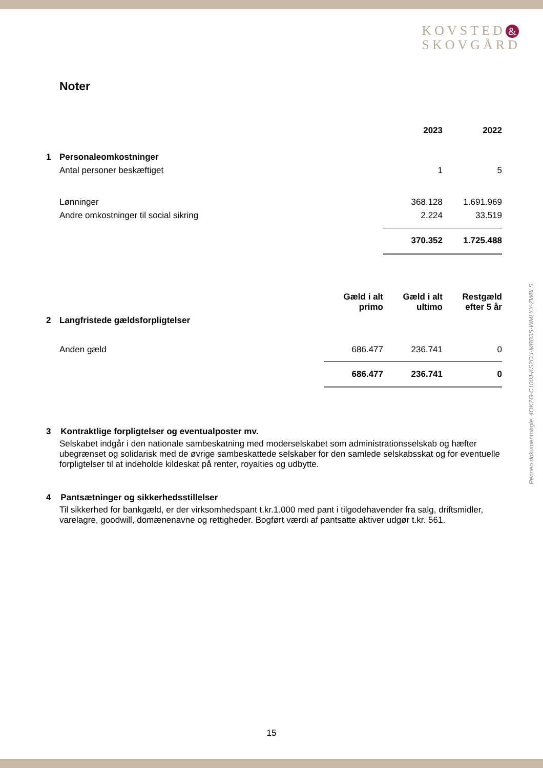KOVSTED &
SKOVGÅRD
Penneo dokumentnøgle: 4OKZG-C100J-KS2CU-MBB3S-WMLYY-ZW8LS
Noter
| | | 2023 | 2022 |
| 1 | Personaleomkostninger | | |
| | Antal personer beskæftiget | 1 | 5 |
| | Lønninger | 368.128 | 1.691.969 |
| | Andre omkostninger til social sikring | 2.224 | 33.519 |
| | | 370.352 | 1.725.488 |
| | | Gæld i alt primo | Gæld i alt ultimo | Restgæld efter 5 år |
| 2 | Langfristede gældsforpligtelser | | | |
| | Anden gæld | 686.477 | 236.741 | 0 |
| | | 686.477 | 236.741 | 0 |
3 Kontraktlige forpligtelser og eventualposter mv.
Selskabet indgår i den nationale sambeskatning med moderselskabet som administrationsselskab og hæfter ubegrænset og solidarisk med de øvrige sambeskattede selskaber for den samlede selskabsskat og for eventuelle forpligtelser til at indeholde kildeskat på renter, royalties og udbytte.
4 Pantsætninger og sikkerhedsstillelser
Til sikkerhed for bankgæld, er der virksomhedspant t.kr.1.000 med pant i tilgodehavender fra salg, driftsmidler, varelagre, goodwill, domænenavne og rettigheder. Bogført værdi af pantsatte aktiver udgør t.kr. 561.
15